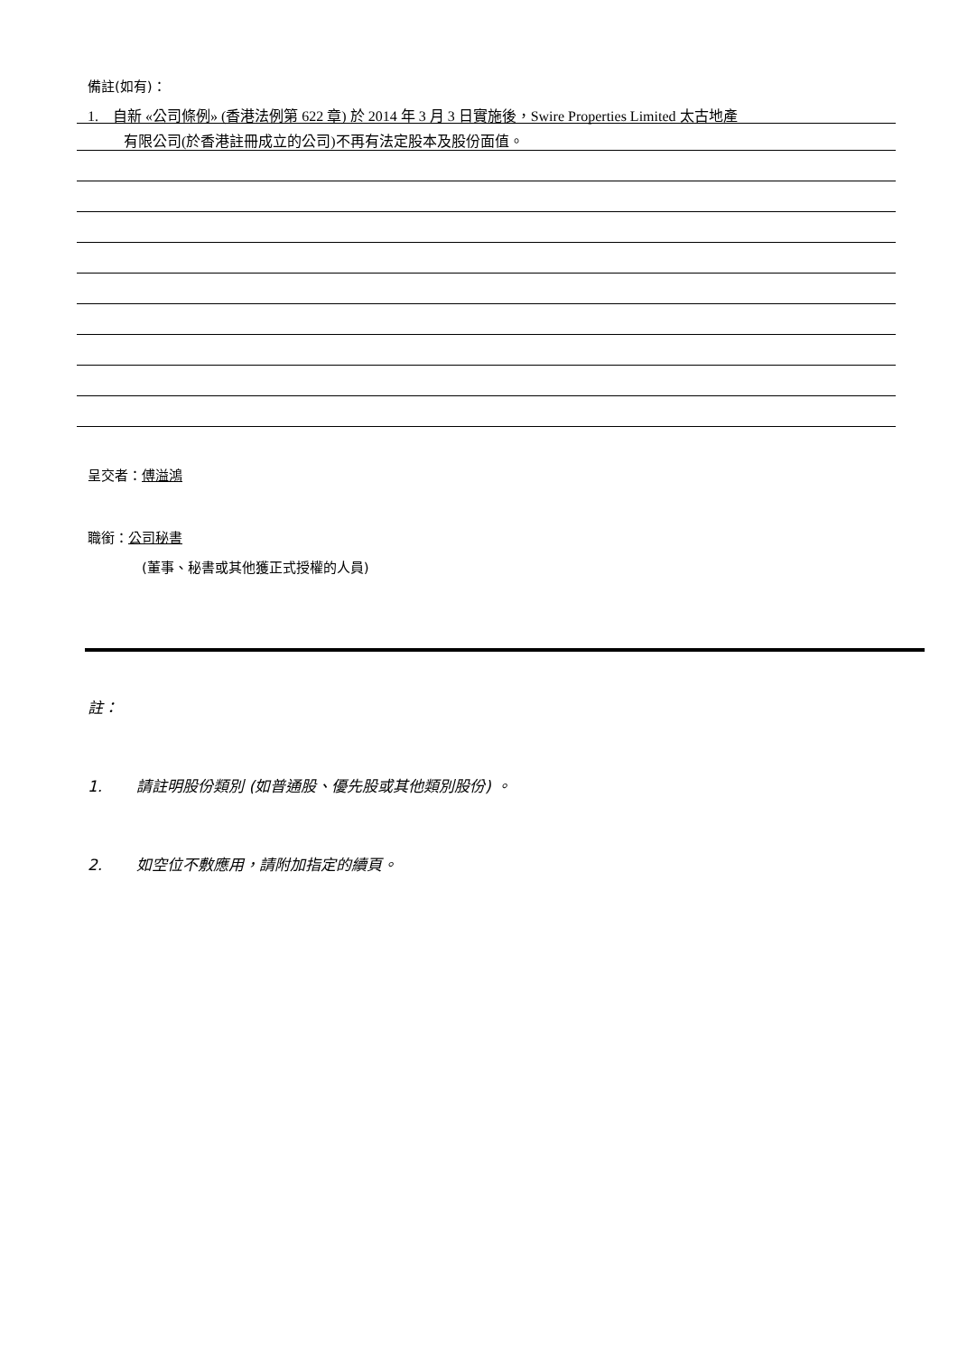備註(如有)：
1. 自新 «公司條例» (香港法例第 622 章) 於 2014 年 3 月 3 日實施後，Swire Properties Limited 太古地產
有限公司(於香港註冊成立的公司)不再有法定股本及股份面值。
呈交者：傅溢鴻
職銜：公司秘書
(董事、秘書或其他獲正式授權的人員)
註：
1. 請註明股份類別 (如普通股、優先股或其他類別股份) 。
2. 如空位不敷應用，請附加指定的續頁。